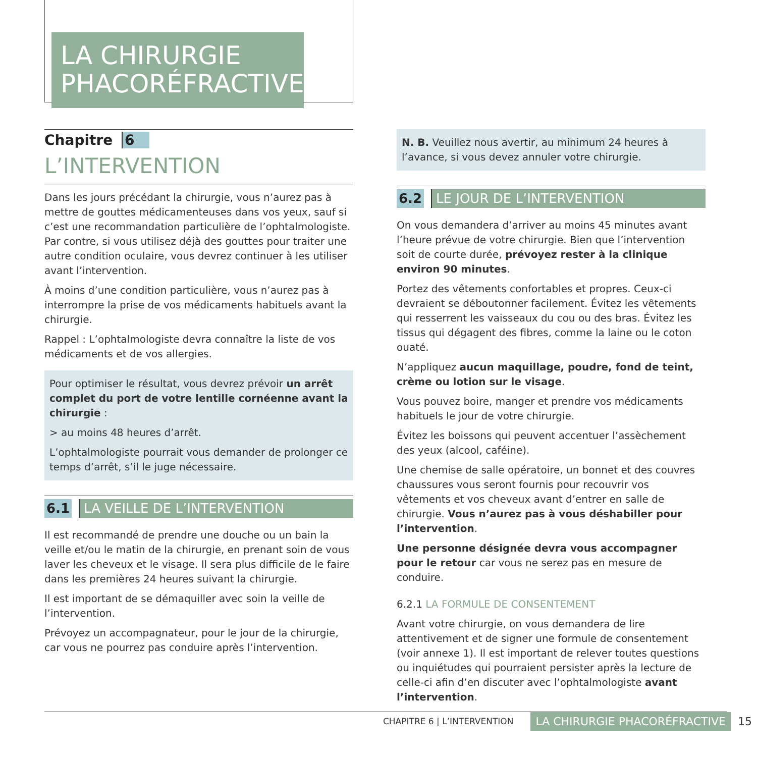LA CHIRURGIE
PHACORÉFRACTIVE
Chapitre 6
L’INTERVENTION
Dans les jours précédant la chirurgie, vous n’aurez pas à mettre de gouttes médicamenteuses dans vos yeux, sauf si c’est une recommandation particulière de l’ophtalmologiste. Par contre, si vous utilisez déjà des gouttes pour traiter une autre condition oculaire, vous devrez continuer à les utiliser avant l’intervention.
À moins d’une condition particulière, vous n’aurez pas à interrompre la prise de vos médicaments habituels avant la chirurgie.
Rappel : L’ophtalmologiste devra connaître la liste de vos médicaments et de vos allergies.
Pour optimiser le résultat, vous devrez prévoir un arrêt complet du port de votre lentille cornéenne avant la chirurgie :
> au moins 48 heures d’arrêt.
L’ophtalmologiste pourrait vous demander de prolonger ce temps d’arrêt, s’il le juge nécessaire.
6.1 LA VEILLE DE L’INTERVENTION
Il est recommandé de prendre une douche ou un bain la veille et/ou le matin de la chirurgie, en prenant soin de vous laver les cheveux et le visage. Il sera plus difficile de le faire dans les premières 24 heures suivant la chirurgie.
Il est important de se démaquiller avec soin la veille de l’intervention.
Prévoyez un accompagnateur, pour le jour de la chirurgie, car vous ne pourrez pas conduire après l’intervention.
N. B. Veuillez nous avertir, au minimum 24 heures à l’avance, si vous devez annuler votre chirurgie.
6.2 LE JOUR DE L’INTERVENTION
On vous demandera d’arriver au moins 45 minutes avant l’heure prévue de votre chirurgie. Bien que l’intervention soit de courte durée, prévoyez rester à la clinique environ 90 minutes.
Portez des vêtements confortables et propres. Ceux-ci devraient se déboutonner facilement. Évitez les vêtements qui resserrent les vaisseaux du cou ou des bras. Évitez les tissus qui dégagent des fibres, comme la laine ou le coton ouaté.
N’appliquez aucun maquillage, poudre, fond de teint, crème ou lotion sur le visage.
Vous pouvez boire, manger et prendre vos médicaments habituels le jour de votre chirurgie.
Évitez les boissons qui peuvent accentuer l’assèchement des yeux (alcool, caféine).
Une chemise de salle opératoire, un bonnet et des couvres chaussures vous seront fournis pour recouvrir vos vêtements et vos cheveux avant d’entrer en salle de chirurgie. Vous n’aurez pas à vous déshabiller pour l’intervention.
Une personne désignée devra vous accompagner pour le retour car vous ne serez pas en mesure de conduire.
6.2.1 LA FORMULE DE CONSENTEMENT
Avant votre chirurgie, on vous demandera de lire attentivement et de signer une formule de consentement (voir annexe 1). Il est important de relever toutes questions ou inquiétudes qui pourraient persister après la lecture de celle-ci afin d’en discuter avec l’ophtalmologiste avant l’intervention.
CHAPITRE 6 | L’INTERVENTION LA CHIRURGIE PHACORÉFRACTIVE 15